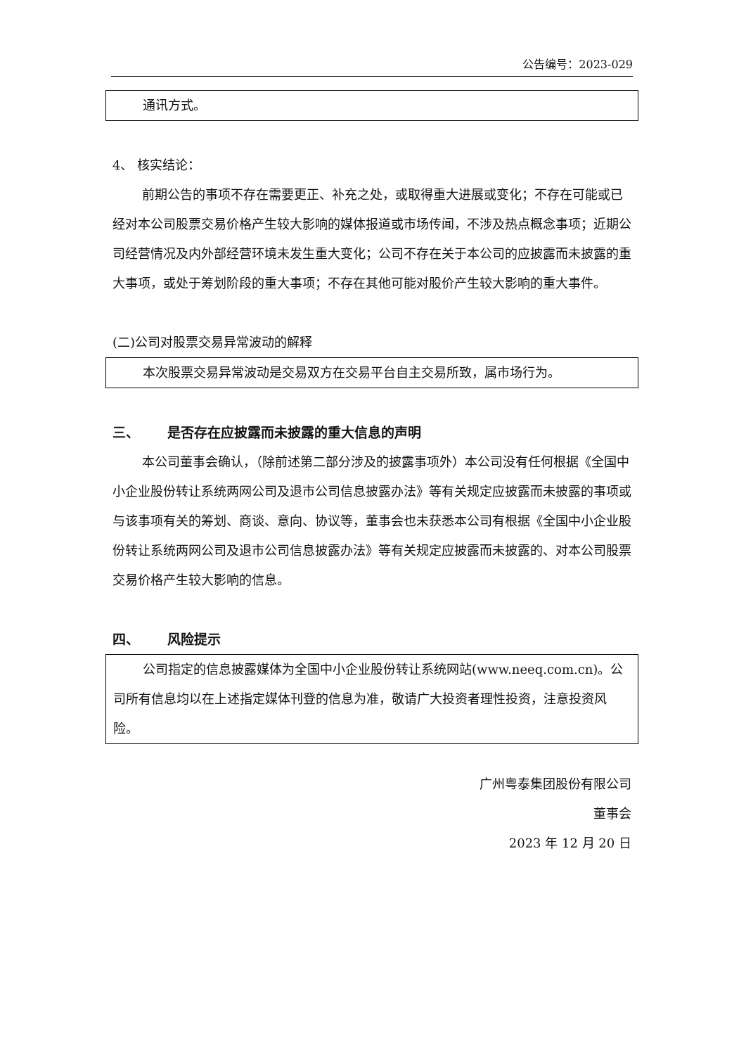公告编号：2023-029
通讯方式。
4、 核实结论：
前期公告的事项不存在需要更正、补充之处，或取得重大进展或变化；不存在可能或已经对本公司股票交易价格产生较大影响的媒体报道或市场传闻，不涉及热点概念事项；近期公司经营情况及内外部经营环境未发生重大变化；公司不存在关于本公司的应披露而未披露的重大事项，或处于筹划阶段的重大事项；不存在其他可能对股价产生较大影响的重大事件。
(二)公司对股票交易异常波动的解释
本次股票交易异常波动是交易双方在交易平台自主交易所致，属市场行为。
三、 是否存在应披露而未披露的重大信息的声明
本公司董事会确认，（除前述第二部分涉及的披露事项外）本公司没有任何根据《全国中小企业股份转让系统两网公司及退市公司信息披露办法》等有关规定应披露而未披露的事项或与该事项有关的筹划、商谈、意向、协议等，董事会也未获悉本公司有根据《全国中小企业股份转让系统两网公司及退市公司信息披露办法》等有关规定应披露而未披露的、对本公司股票交易价格产生较大影响的信息。
四、 风险提示
公司指定的信息披露媒体为全国中小企业股份转让系统网站(www.neeq.com.cn)。公司所有信息均以在上述指定媒体刊登的信息为准，敬请广大投资者理性投资，注意投资风险。
广州粤泰集团股份有限公司
董事会
2023 年 12 月 20 日